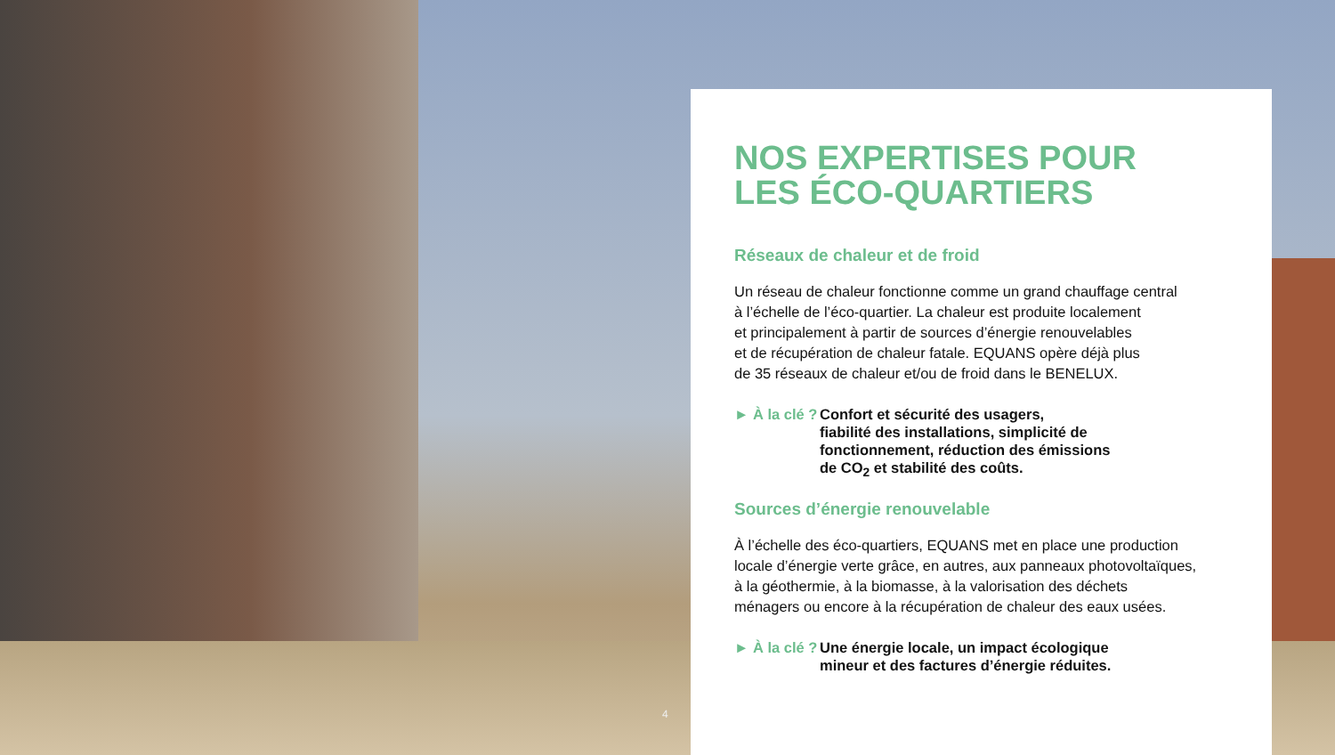4
NOS EXPERTISES POUR
LES ÉCO-QUARTIERS
Réseaux de chaleur et de froid
Un réseau de chaleur fonctionne comme un grand chauffage central
à l’échelle de l’éco-quartier. La chaleur est produite localement
et principalement à partir de sources d’énergie renouvelables
et de récupération de chaleur fatale. EQUANS opère déjà plus
de 35 réseaux de chaleur et/ou de froid dans le BENELUX.
► À la clé ?
Confort et sécurité des usagers,
fiabilité des installations, simplicité de
fonctionnement, réduction des émissions
de CO<sub>2</sub> et stabilité des coûts.
Sources d’énergie renouvelable
À l’échelle des éco-quartiers, EQUANS met en place une production
locale d’énergie verte grâce, en autres, aux panneaux photovoltaïques,
à la géothermie, à la biomasse, à la valorisation des déchets
ménagers ou encore à la récupération de chaleur des eaux usées.
► À la clé ?
Une énergie locale, un impact écologique
mineur et des factures d’énergie réduites.